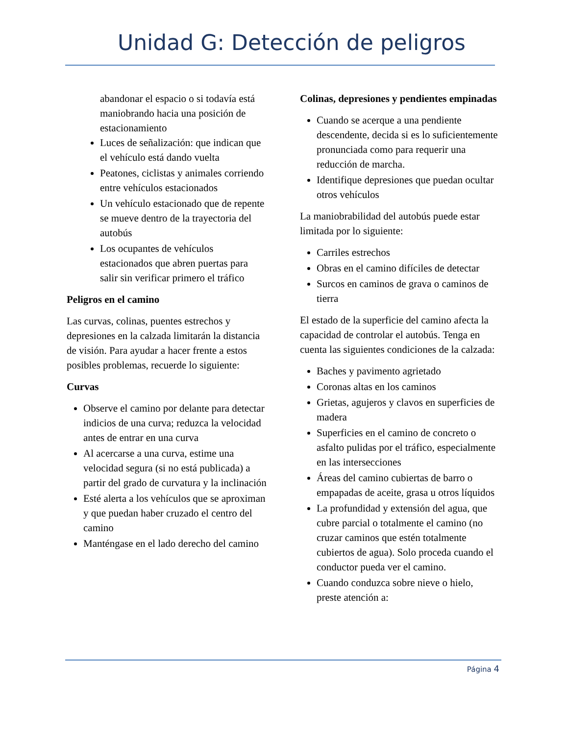Unidad G: Detección de peligros
abandonar el espacio o si todavía está maniobrando hacia una posición de estacionamiento
Luces de señalización: que indican que el vehículo está dando vuelta
Peatones, ciclistas y animales corriendo entre vehículos estacionados
Un vehículo estacionado que de repente se mueve dentro de la trayectoria del autobús
Los ocupantes de vehículos estacionados que abren puertas para salir sin verificar primero el tráfico
Peligros en el camino
Las curvas, colinas, puentes estrechos y depresiones en la calzada limitarán la distancia de visión. Para ayudar a hacer frente a estos posibles problemas, recuerde lo siguiente:
Curvas
Observe el camino por delante para detectar indicios de una curva; reduzca la velocidad antes de entrar en una curva
Al acercarse a una curva, estime una velocidad segura (si no está publicada) a partir del grado de curvatura y la inclinación
Esté alerta a los vehículos que se aproximan y que puedan haber cruzado el centro del camino
Manténgase en el lado derecho del camino
Colinas, depresiones y pendientes empinadas
Cuando se acerque a una pendiente descendente, decida si es lo suficientemente pronunciada como para requerir una reducción de marcha.
Identifique depresiones que puedan ocultar otros vehículos
La maniobrabilidad del autobús puede estar limitada por lo siguiente:
Carriles estrechos
Obras en el camino difíciles de detectar
Surcos en caminos de grava o caminos de tierra
El estado de la superficie del camino afecta la capacidad de controlar el autobús. Tenga en cuenta las siguientes condiciones de la calzada:
Baches y pavimento agrietado
Coronas altas en los caminos
Grietas, agujeros y clavos en superficies de madera
Superficies en el camino de concreto o asfalto pulidas por el tráfico, especialmente en las intersecciones
Áreas del camino cubiertas de barro o empapadas de aceite, grasa u otros líquidos
La profundidad y extensión del agua, que cubre parcial o totalmente el camino (no cruzar caminos que estén totalmente cubiertos de agua). Solo proceda cuando el conductor pueda ver el camino.
Cuando conduzca sobre nieve o hielo, preste atención a:
Página 4